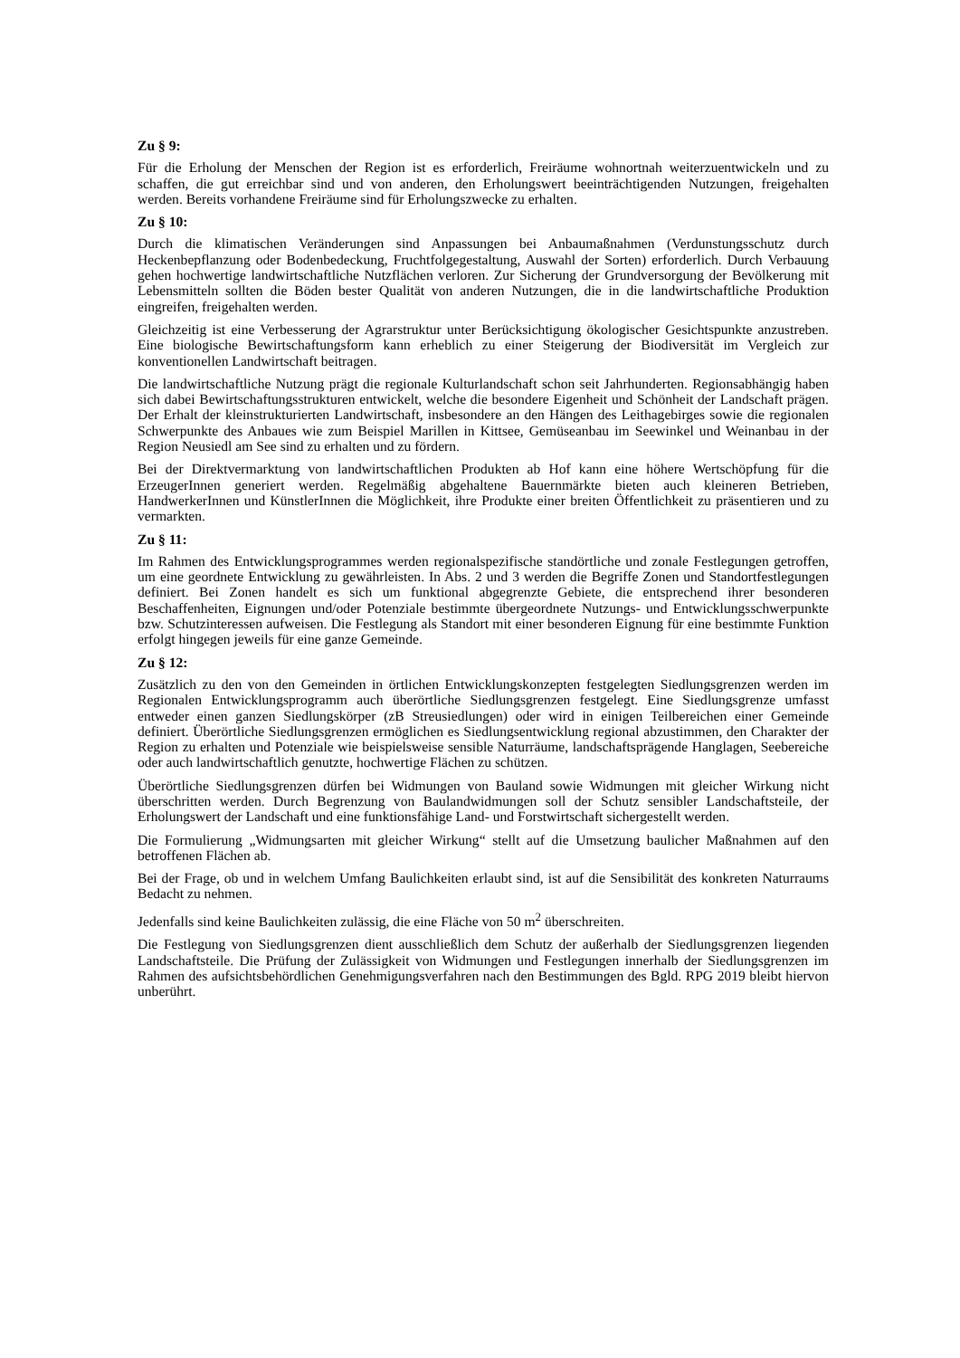Zu § 9:
Für die Erholung der Menschen der Region ist es erforderlich, Freiräume wohnortnah weiterzuentwickeln und zu schaffen, die gut erreichbar sind und von anderen, den Erholungswert beeinträchtigenden Nutzungen, freigehalten werden. Bereits vorhandene Freiräume sind für Erholungszwecke zu erhalten.
Zu § 10:
Durch die klimatischen Veränderungen sind Anpassungen bei Anbaumaßnahmen (Verdunstungsschutz durch Heckenbepflanzung oder Bodenbedeckung, Fruchtfolgegestaltung, Auswahl der Sorten) erforderlich. Durch Verbauung gehen hochwertige landwirtschaftliche Nutzflächen verloren. Zur Sicherung der Grundversorgung der Bevölkerung mit Lebensmitteln sollten die Böden bester Qualität von anderen Nutzungen, die in die landwirtschaftliche Produktion eingreifen, freigehalten werden.
Gleichzeitig ist eine Verbesserung der Agrarstruktur unter Berücksichtigung ökologischer Gesichtspunkte anzustreben. Eine biologische Bewirtschaftungsform kann erheblich zu einer Steigerung der Biodiversität im Vergleich zur konventionellen Landwirtschaft beitragen.
Die landwirtschaftliche Nutzung prägt die regionale Kulturlandschaft schon seit Jahrhunderten. Regionsabhängig haben sich dabei Bewirtschaftungsstrukturen entwickelt, welche die besondere Eigenheit und Schönheit der Landschaft prägen. Der Erhalt der kleinstrukturierten Landwirtschaft, insbesondere an den Hängen des Leithagebirges sowie die regionalen Schwerpunkte des Anbaues wie zum Beispiel Marillen in Kittsee, Gemüseanbau im Seewinkel und Weinanbau in der Region Neusiedl am See sind zu erhalten und zu fördern.
Bei der Direktvermarktung von landwirtschaftlichen Produkten ab Hof kann eine höhere Wertschöpfung für die ErzeugerInnen generiert werden. Regelmäßig abgehaltene Bauernmärkte bieten auch kleineren Betrieben, HandwerkerInnen und KünstlerInnen die Möglichkeit, ihre Produkte einer breiten Öffentlichkeit zu präsentieren und zu vermarkten.
Zu § 11:
Im Rahmen des Entwicklungsprogrammes werden regionalspezifische standörtliche und zonale Festlegungen getroffen, um eine geordnete Entwicklung zu gewährleisten. In Abs. 2 und 3 werden die Begriffe Zonen und Standortfestlegungen definiert. Bei Zonen handelt es sich um funktional abgegrenzte Gebiete, die entsprechend ihrer besonderen Beschaffenheiten, Eignungen und/oder Potenziale bestimmte übergeordnete Nutzungs- und Entwicklungsschwerpunkte bzw. Schutzinteressen aufweisen. Die Festlegung als Standort mit einer besonderen Eignung für eine bestimmte Funktion erfolgt hingegen jeweils für eine ganze Gemeinde.
Zu § 12:
Zusätzlich zu den von den Gemeinden in örtlichen Entwicklungskonzepten festgelegten Siedlungsgrenzen werden im Regionalen Entwicklungsprogramm auch überörtliche Siedlungsgrenzen festgelegt. Eine Siedlungsgrenze umfasst entweder einen ganzen Siedlungskörper (zB Streusiedlungen) oder wird in einigen Teilbereichen einer Gemeinde definiert. Überörtliche Siedlungsgrenzen ermöglichen es Siedlungs­entwicklung regional abzustimmen, den Charakter der Region zu erhalten und Potenziale wie beispiels­weise sensible Naturräume, landschaftsprägende Hanglagen, Seebereiche oder auch landwirtschaftlich genutzte, hochwertige Flächen zu schützen.
Überörtliche Siedlungsgrenzen dürfen bei Widmungen von Bauland sowie Widmungen mit gleicher Wirkung nicht überschritten werden. Durch Begrenzung von Baulandwidmungen soll der Schutz sensibler Landschaftsteile, der Erholungswert der Landschaft und eine funktionsfähige Land- und Forstwirtschaft sichergestellt werden.
Die Formulierung „Widmungsarten mit gleicher Wirkung“ stellt auf die Umsetzung baulicher Maßnahmen auf den betroffenen Flächen ab.
Bei der Frage, ob und in welchem Umfang Baulichkeiten erlaubt sind, ist auf die Sensibilität des konkreten Naturraums Bedacht zu nehmen.
Jedenfalls sind keine Baulichkeiten zulässig, die eine Fläche von 50 m<sup>2</sup> überschreiten.
Die Festlegung von Siedlungsgrenzen dient ausschließlich dem Schutz der außerhalb der Siedlungsgrenzen liegenden Landschaftsteile. Die Prüfung der Zulässigkeit von Widmungen und Festlegungen innerhalb der Siedlungsgrenzen im Rahmen des aufsichtsbehördlichen Genehmigungsverfahren nach den Bestimmungen des Bgld. RPG 2019 bleibt hiervon unberührt.